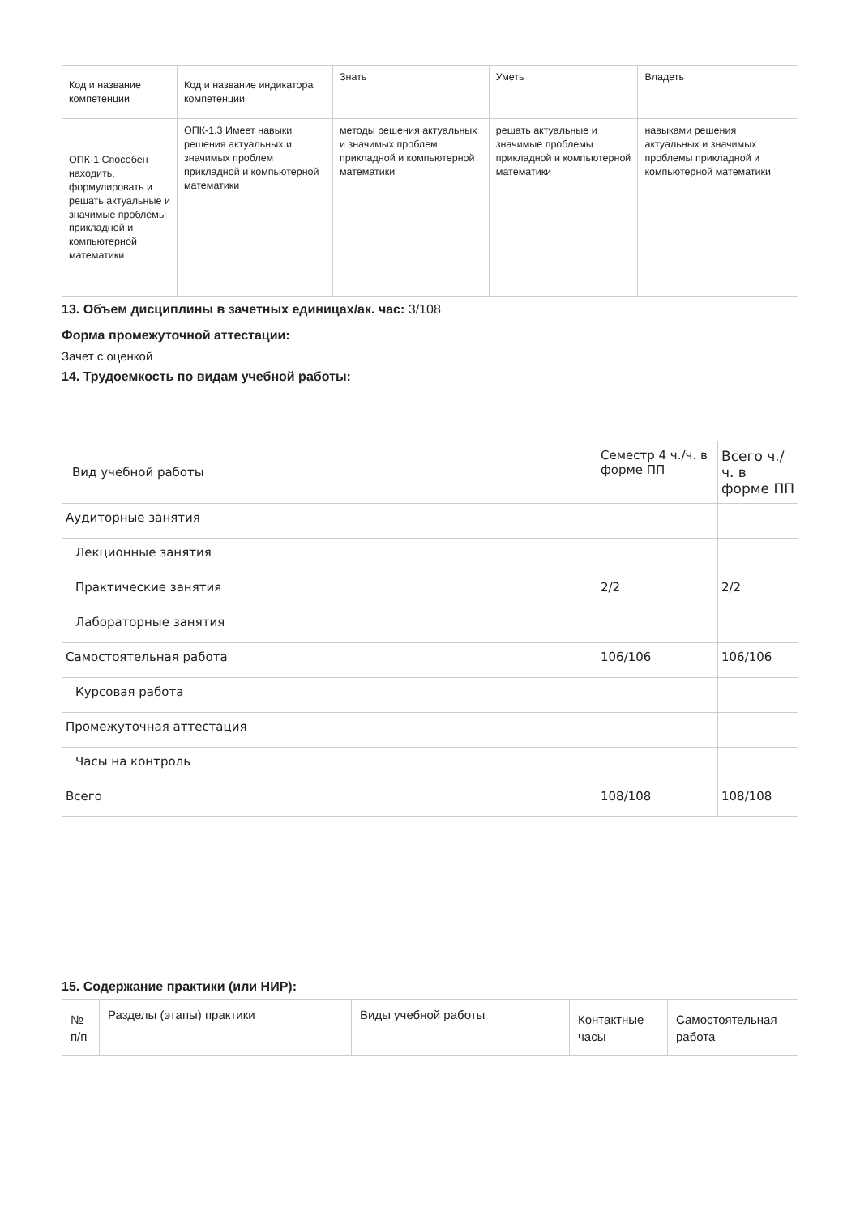| Код и название компетенции | Код и название индикатора компетенции | Знать | Уметь | Владеть |
| --- | --- | --- | --- | --- |
| ОПК-1 Способен находить, формулировать и решать актуальные и значимые проблемы прикладной и компьютерной математики | ОПК-1.3 Имеет навыки решения актуальных и значимых проблем прикладной и компьютерной математики | методы решения актуальных и значимых проблем прикладной и компьютерной математики | решать актуальные и значимые проблемы прикладной и компьютерной математики | навыками решения актуальных и значимых проблемы прикладной и компьютерной математики |
13. Объем дисциплины в зачетных единицах/ак. час: 3/108
Форма промежуточной аттестации:
Зачет с оценкой
14. Трудоемкость по видам учебной работы:
| Вид учебной работы | Семестр 4 ч./ч. в форме ПП | Всего ч./ч. в форме ПП |
| --- | --- | --- |
| Аудиторные занятия | | |
| Лекционные занятия | | |
| Практические занятия | 2/2 | 2/2 |
| Лабораторные занятия | | |
| Самостоятельная работа | 106/106 | 106/106 |
| Курсовая работа | | |
| Промежуточная аттестация | | |
| Часы на контроль | | |
| Всего | 108/108 | 108/108 |
15. Содержание практики (или НИР):
| № п/п | Разделы (этапы) практики | Виды учебной работы | Контактные часы | Самостоятельная работа |
| --- | --- | --- | --- | --- |